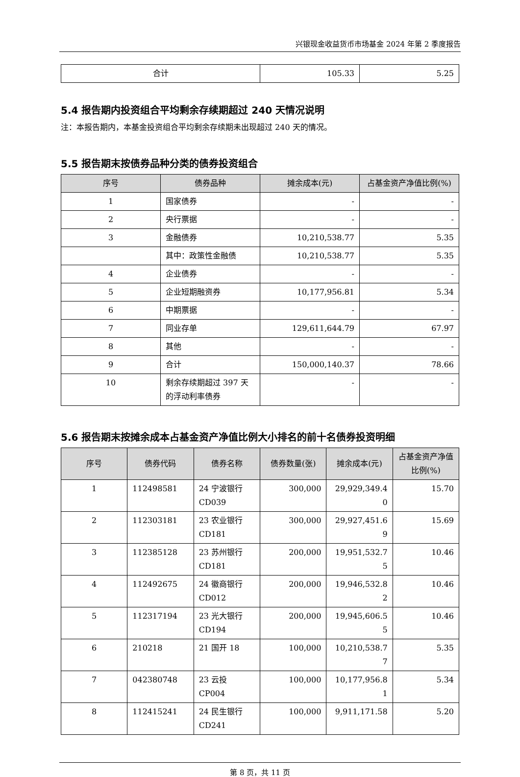兴银现金收益货币市场基金 2024 年第 2 季度报告
| 合计 | 105.33 | 5.25 |
5.4 报告期内投资组合平均剩余存续期超过 240 天情况说明
注：本报告期内，本基金投资组合平均剩余存续期未出现超过 240 天的情况。
5.5 报告期末按债券品种分类的债券投资组合
| 序号 | 债券品种 | 摊余成本(元) | 占基金资产净值比例(%) |
| --- | --- | --- | --- |
| 1 | 国家债券 | - | - |
| 2 | 央行票据 | - | - |
| 3 | 金融债券 | 10,210,538.77 | 5.35 |
| | 其中：政策性金融债 | 10,210,538.77 | 5.35 |
| 4 | 企业债券 | - | - |
| 5 | 企业短期融资券 | 10,177,956.81 | 5.34 |
| 6 | 中期票据 | - | - |
| 7 | 同业存单 | 129,611,644.79 | 67.97 |
| 8 | 其他 | - | - |
| 9 | 合计 | 150,000,140.37 | 78.66 |
| 10 | 剩余存续期超过 397 天的浮动利率债券 | - | - |
5.6 报告期末按摊余成本占基金资产净值比例大小排名的前十名债券投资明细
| 序号 | 债券代码 | 债券名称 | 债券数量(张) | 摊余成本(元) | 占基金资产净值比例(%) |
| --- | --- | --- | --- | --- | --- |
| 1 | 112498581 | 24 宁波银行 CD039 | 300,000 | 29,929,349.40 | 15.70 |
| 2 | 112303181 | 23 农业银行 CD181 | 300,000 | 29,927,451.69 | 15.69 |
| 3 | 112385128 | 23 苏州银行 CD181 | 200,000 | 19,951,532.75 | 10.46 |
| 4 | 112492675 | 24 徽商银行 CD012 | 200,000 | 19,946,532.82 | 10.46 |
| 5 | 112317194 | 23 光大银行 CD194 | 200,000 | 19,945,606.55 | 10.46 |
| 6 | 210218 | 21 国开 18 | 100,000 | 10,210,538.77 | 5.35 |
| 7 | 042380748 | 23 云投 CP004 | 100,000 | 10,177,956.81 | 5.34 |
| 8 | 112415241 | 24 民生银行 CD241 | 100,000 | 9,911,171.58 | 5.20 |
第 8 页，共 11 页